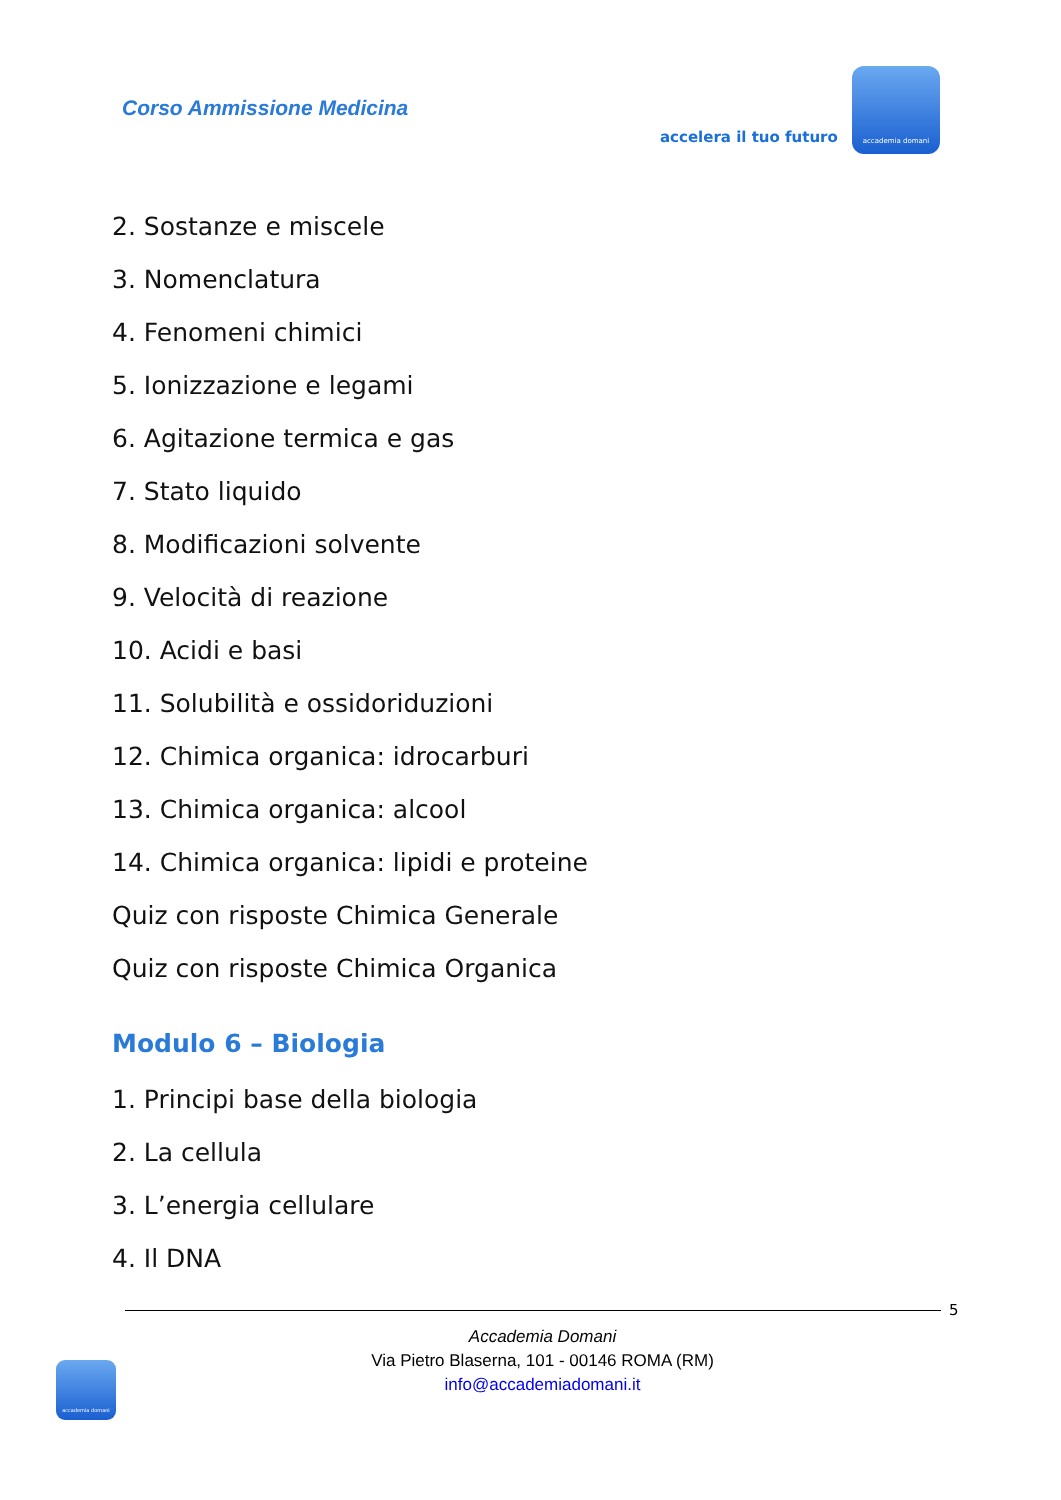Corso Ammissione Medicina
accelera il tuo futuro
accademia domani
2. Sostanze e miscele
3. Nomenclatura
4. Fenomeni chimici
5. Ionizzazione e legami
6. Agitazione termica e gas
7. Stato liquido
8. Modificazioni solvente
9. Velocità di reazione
10. Acidi e basi
11. Solubilità e ossidoriduzioni
12. Chimica organica: idrocarburi
13. Chimica organica: alcool
14. Chimica organica: lipidi e proteine
Quiz con risposte Chimica Generale
Quiz con risposte Chimica Organica
Modulo 6 – Biologia
1. Principi base della biologia
2. La cellula
3. L’energia cellulare
4. Il DNA
5
Accademia Domani
Via Pietro Blaserna, 101 - 00146 ROMA (RM)
info@accademiadomani.it
accademia domani